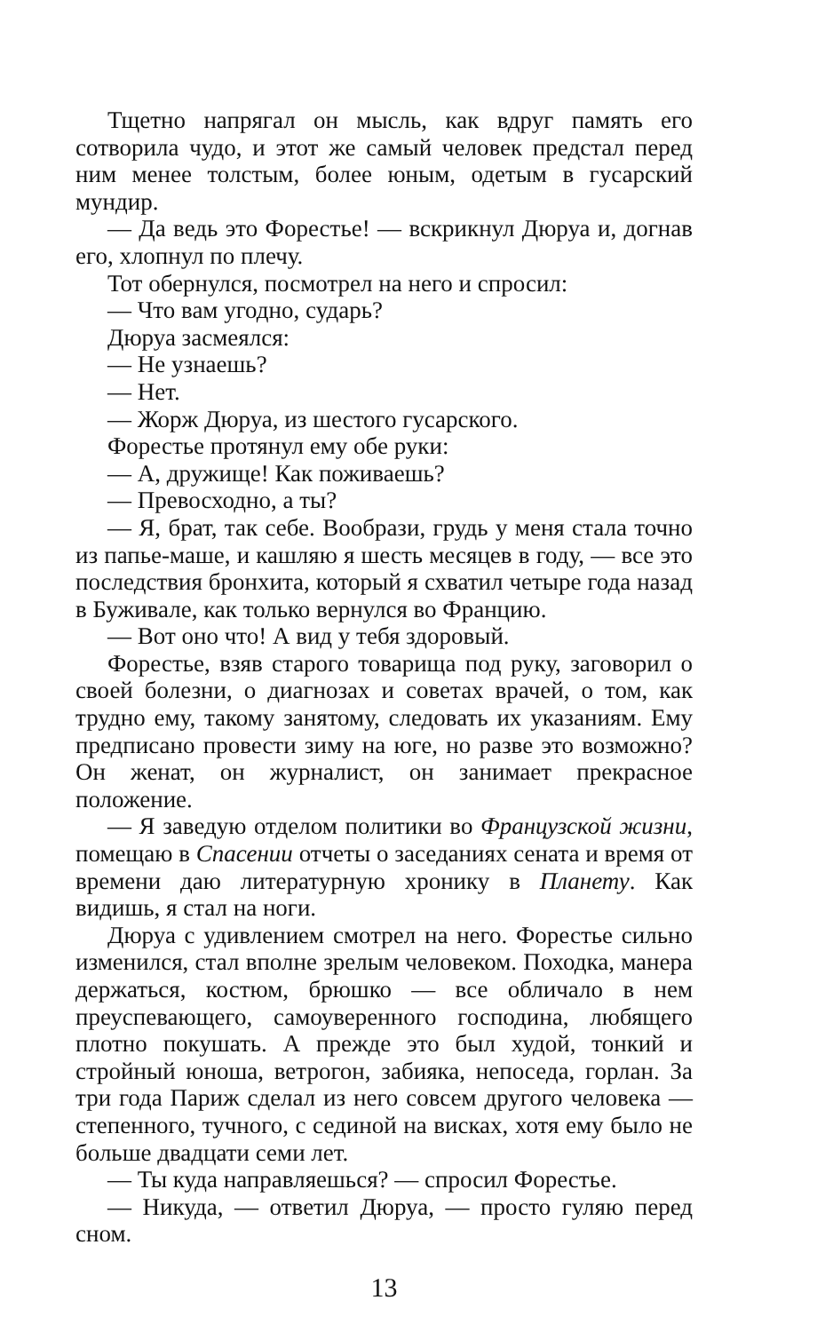Тщетно напрягал он мысль, как вдруг память его сотворила чудо, и этот же самый человек предстал перед ним менее толстым, более юным, одетым в гусарский мундир.
— Да ведь это Форестье! — вскрикнул Дюруа и, догнав его, хлопнул по плечу.
Тот обернулся, посмотрел на него и спросил:
— Что вам угодно, сударь?
Дюруа засмеялся:
— Не узнаешь?
— Нет.
— Жорж Дюруа, из шестого гусарского.
Форестье протянул ему обе руки:
— А, дружище! Как поживаешь?
— Превосходно, а ты?
— Я, брат, так себе. Вообрази, грудь у меня стала точно из папье-маше, и кашляю я шесть месяцев в году, — все это последствия бронхита, который я схватил четыре года назад в Буживале, как только вернулся во Францию.
— Вот оно что! А вид у тебя здоровый.
Форестье, взяв старого товарища под руку, заговорил о своей болезни, о диагнозах и советах врачей, о том, как трудно ему, такому занятому, следовать их указаниям. Ему предписано провести зиму на юге, но разве это возможно? Он женат, он журналист, он занимает прекрасное положение.
— Я заведую отделом политики во Французской жизни, помещаю в Спасении отчеты о заседаниях сената и время от времени даю литературную хронику в Планету. Как видишь, я стал на ноги.
Дюруа с удивлением смотрел на него. Форестье сильно изменился, стал вполне зрелым человеком. Походка, манера держаться, костюм, брюшко — все обличало в нем преуспевающего, самоуверенного господина, любящего плотно покушать. А прежде это был худой, тонкий и стройный юноша, ветрогон, забияка, непоседа, горлан. За три года Париж сделал из него совсем другого человека — степенного, тучного, с сединой на висках, хотя ему было не больше двадцати семи лет.
— Ты куда направляешься? — спросил Форестье.
— Никуда, — ответил Дюруа, — просто гуляю перед сном.
13